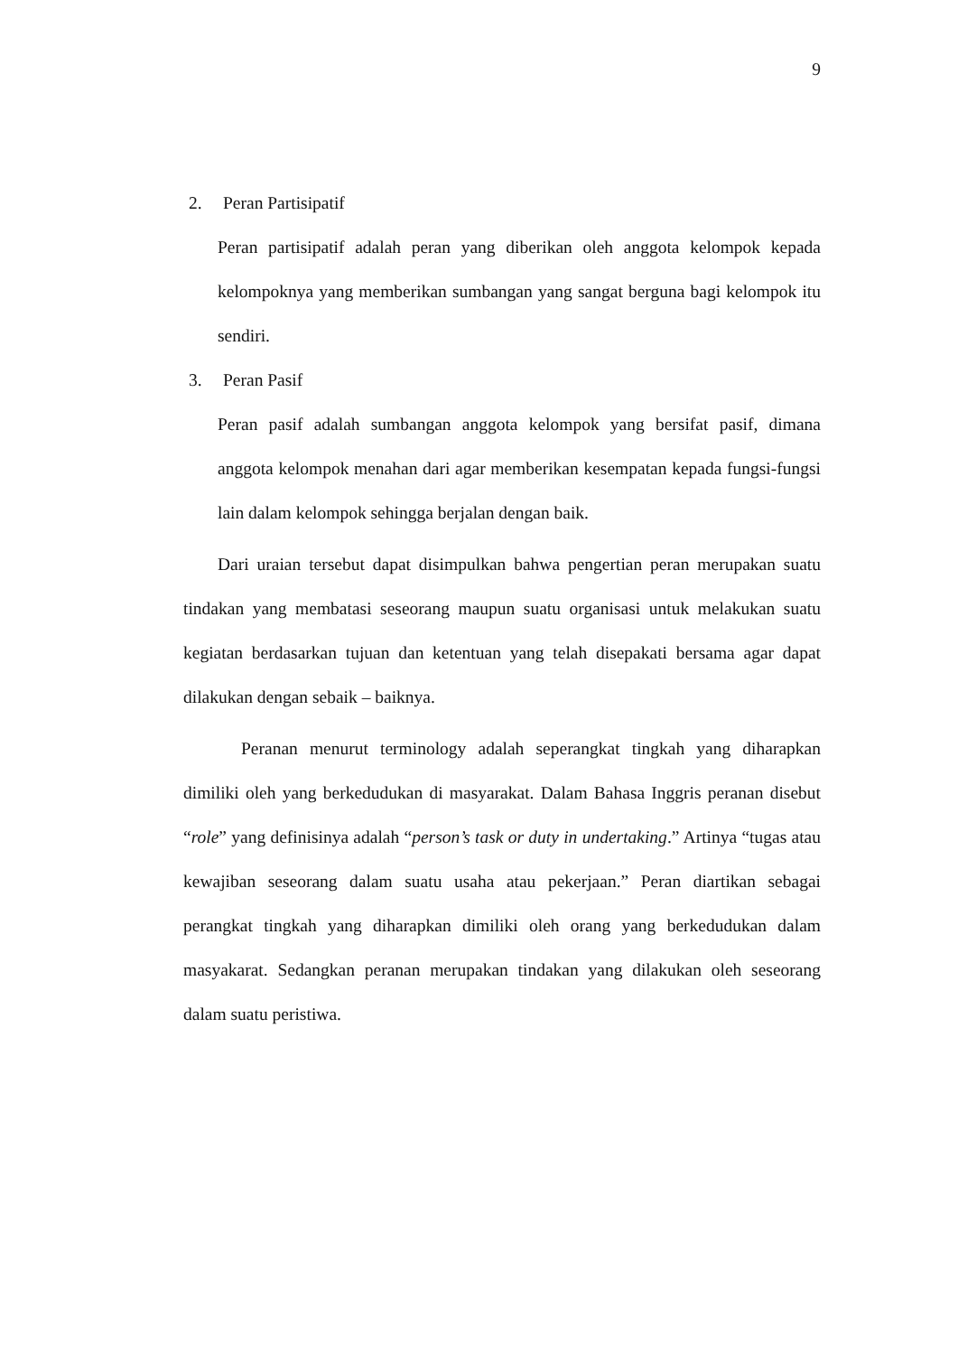9
2. Peran Partisipatif
Peran partisipatif adalah peran yang diberikan oleh anggota kelompok kepada kelompoknya yang memberikan sumbangan yang sangat berguna bagi kelompok itu sendiri.
3. Peran Pasif
Peran pasif adalah sumbangan anggota kelompok yang bersifat pasif, dimana anggota kelompok menahan dari agar memberikan kesempatan kepada fungsi-fungsi lain dalam kelompok sehingga berjalan dengan baik.
Dari uraian tersebut dapat disimpulkan bahwa pengertian peran merupakan suatu tindakan yang membatasi seseorang maupun suatu organisasi untuk melakukan suatu kegiatan berdasarkan tujuan dan ketentuan yang telah disepakati bersama agar dapat dilakukan dengan sebaik – baiknya.
Peranan menurut terminology adalah seperangkat tingkah yang diharapkan dimiliki oleh yang berkedudukan di masyarakat. Dalam Bahasa Inggris peranan disebut “role” yang definisinya adalah “person’s task or duty in undertaking.” Artinya “tugas atau kewajiban seseorang dalam suatu usaha atau pekerjaan.” Peran diartikan sebagai perangkat tingkah yang diharapkan dimiliki oleh orang yang berkedudukan dalam masyakarat. Sedangkan peranan merupakan tindakan yang dilakukan oleh seseorang dalam suatu peristiwa.